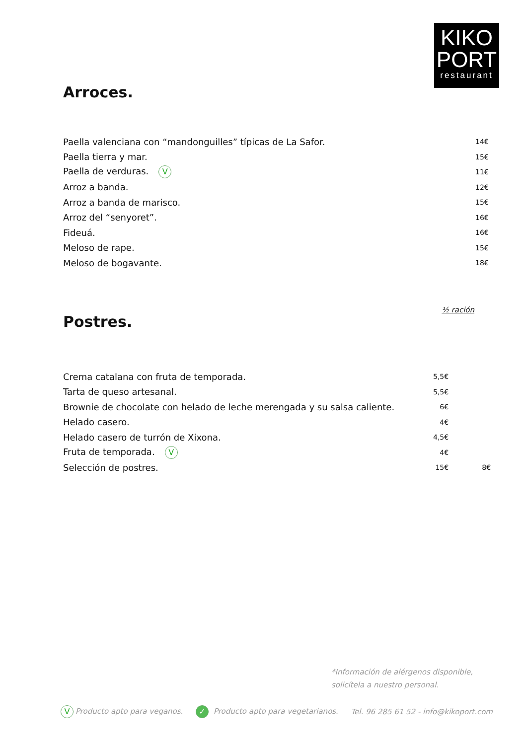KIKO
PORT
restaurant
Arroces.
| Paella valenciana con “mandonguilles” típicas de La Safor. | 14€ |
| Paella tierra y mar. | 15€ |
| Paella de verduras. V | 11€ |
| Arroz a banda. | 12€ |
| Arroz a banda de marisco. | 15€ |
| Arroz del “senyoret”. | 16€ |
| Fideuá. | 16€ |
| Meloso de rape. | 15€ |
| Meloso de bogavante. | 18€ |
½ ración
Postres.
| Crema catalana con fruta de temporada. | 5,5€ | |
| Tarta de queso artesanal. | 5,5€ | |
| Brownie de chocolate con helado de leche merengada y su salsa caliente. | 6€ | |
| Helado casero. | 4€ | |
| Helado casero de turrón de Xixona. | 4,5€ | |
| Fruta de temporada. V | 4€ | |
| Selección de postres. | 15€ | 8€ |
*Información de alérgenos disponible,
solicítela a nuestro personal.
V Producto apto para veganos. ✓ Producto apto para vegetarianos. Tel. 96 285 61 52 - info@kikoport.com